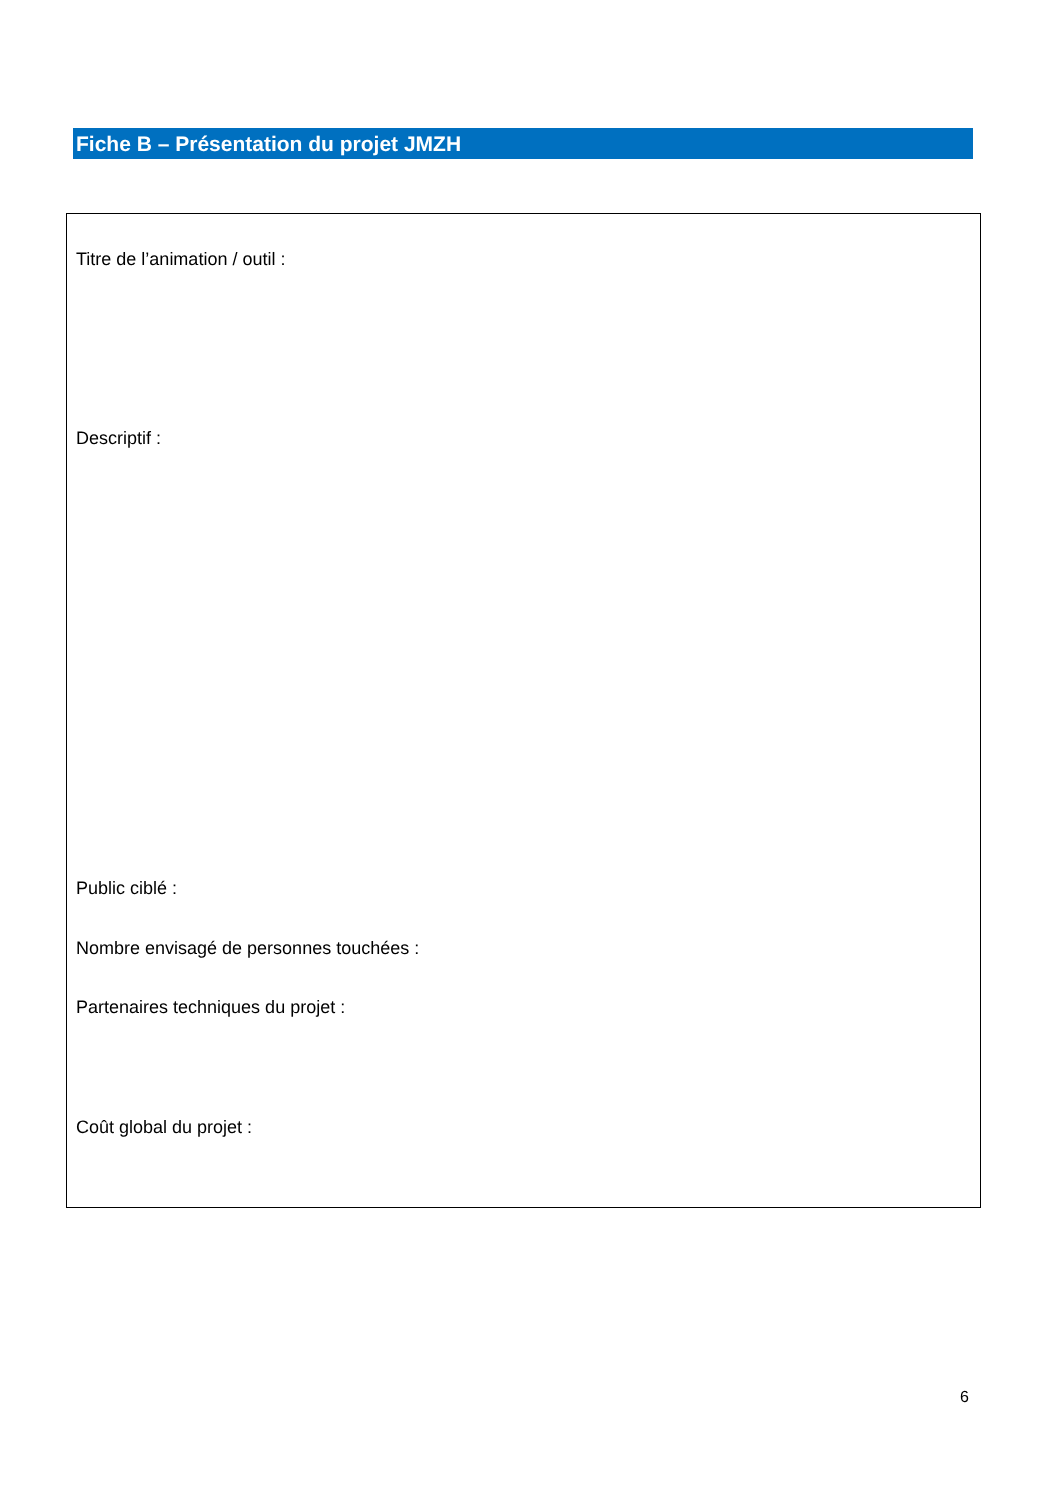Fiche B – Présentation du projet JMZH
Titre de l’animation / outil :
Descriptif :
Public ciblé :
Nombre envisagé de personnes touchées :
Partenaires techniques du projet :
Coût global du projet :
6